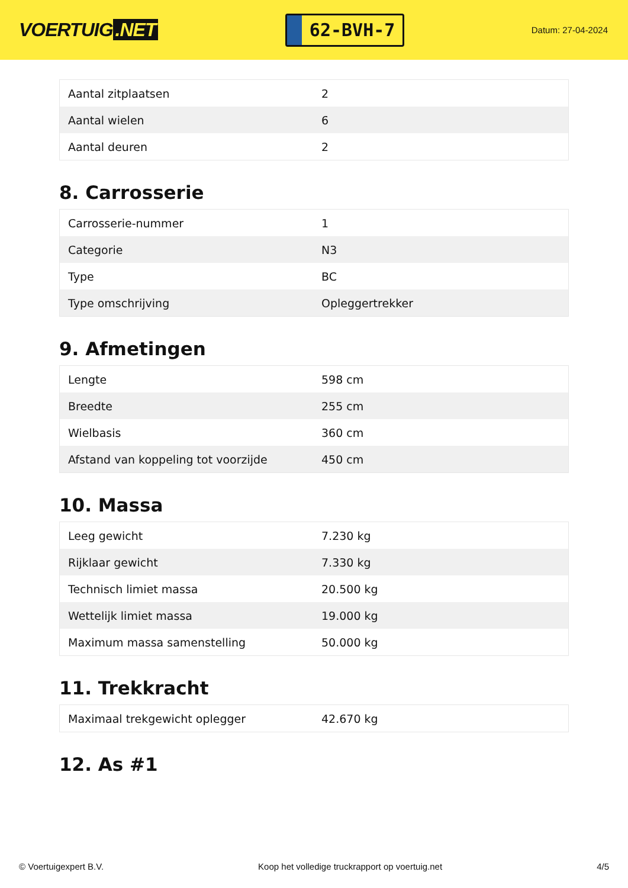VOERTUIG.NET
62-BVH-7
Datum: 27-04-2024
| Aantal zitplaatsen | 2 |
| Aantal wielen | 6 |
| Aantal deuren | 2 |
8. Carrosserie
| Carrosserie-nummer | 1 |
| Categorie | N3 |
| Type | BC |
| Type omschrijving | Opleggertrekker |
9. Afmetingen
| Lengte | 598 cm |
| Breedte | 255 cm |
| Wielbasis | 360 cm |
| Afstand van koppeling tot voorzijde | 450 cm |
10. Massa
| Leeg gewicht | 7.230 kg |
| Rijklaar gewicht | 7.330 kg |
| Technisch limiet massa | 20.500 kg |
| Wettelijk limiet massa | 19.000 kg |
| Maximum massa samenstelling | 50.000 kg |
11. Trekkracht
| Maximaal trekgewicht oplegger | 42.670 kg |
12. As #1
© Voertuigexpert B.V. Koop het volledige truckrapport op voertuig.net 4/5